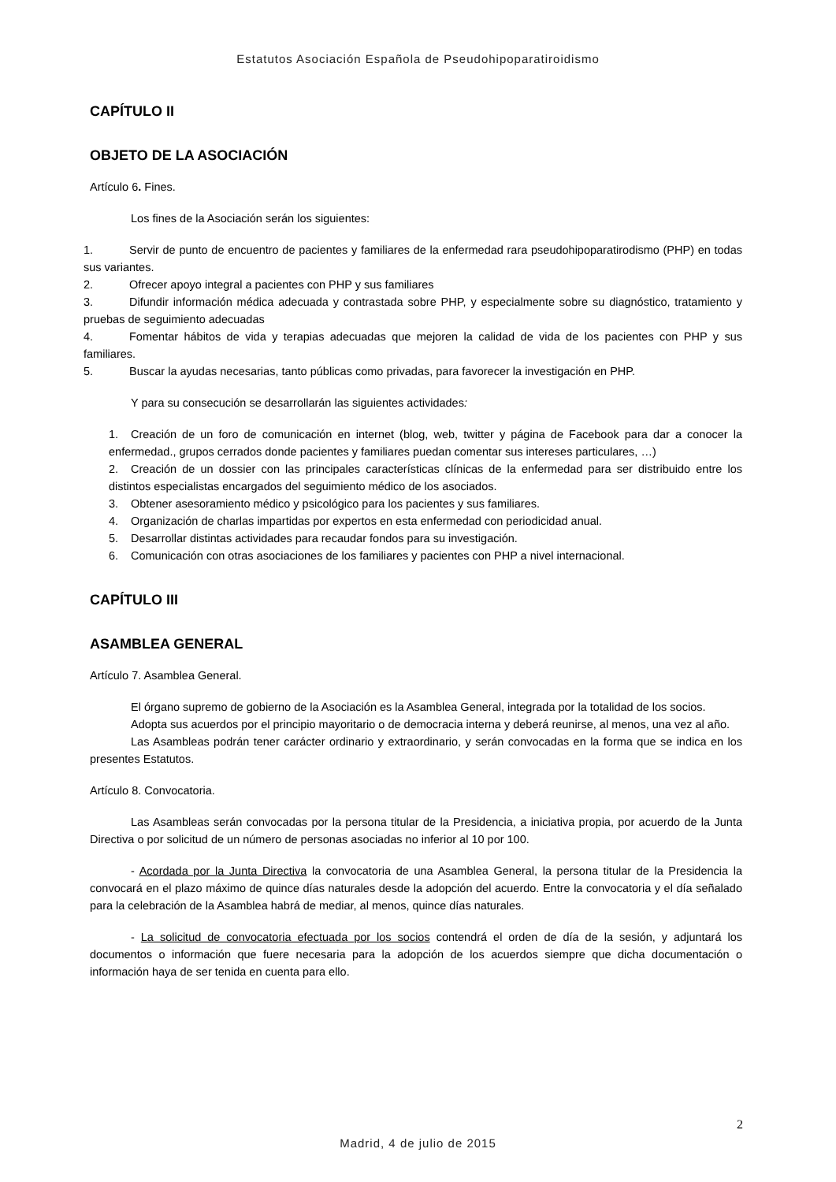Estatutos Asociación Española de Pseudohipoparatiroidismo
CAPÍTULO II
OBJETO DE LA ASOCIACIÓN
Artículo 6. Fines.
Los fines de la Asociación serán los siguientes:
1. Servir de punto de encuentro de pacientes y familiares de la enfermedad rara pseudohipoparatirodismo (PHP) en todas sus variantes.
2. Ofrecer apoyo integral a pacientes con PHP y sus familiares
3. Difundir información médica adecuada y contrastada sobre PHP, y especialmente sobre su diagnóstico, tratamiento y pruebas de seguimiento adecuadas
4. Fomentar hábitos de vida y terapias adecuadas que mejoren la calidad de vida de los pacientes con PHP y sus familiares.
5. Buscar la ayudas necesarias, tanto públicas como privadas, para favorecer la investigación en PHP.
Y para su consecución se desarrollarán las siguientes actividades:
1. Creación de un foro de comunicación en internet (blog, web, twitter y página de Facebook para dar a conocer la enfermedad., grupos cerrados donde pacientes y familiares puedan comentar sus intereses particulares, …)
2. Creación de un dossier con las principales características clínicas de la enfermedad para ser distribuido entre los distintos especialistas encargados del seguimiento médico de los asociados.
3. Obtener asesoramiento médico y psicológico para los pacientes y sus familiares.
4. Organización de charlas impartidas por expertos en esta enfermedad con periodicidad anual.
5. Desarrollar distintas actividades para recaudar fondos para su investigación.
6. Comunicación con otras asociaciones de los familiares y pacientes con PHP a nivel internacional.
CAPÍTULO III
ASAMBLEA GENERAL
Artículo 7. Asamblea General.
El órgano supremo de gobierno de la Asociación es la Asamblea General, integrada por la totalidad de los socios.
Adopta sus acuerdos por el principio mayoritario o de democracia interna y deberá reunirse, al menos, una vez al año.
Las Asambleas podrán tener carácter ordinario y extraordinario, y serán convocadas en la forma que se indica en los presentes Estatutos.
Artículo 8. Convocatoria.
Las Asambleas serán convocadas por la persona titular de la Presidencia, a iniciativa propia, por acuerdo de la Junta Directiva o por solicitud de un número de personas asociadas no inferior al 10 por 100.
- Acordada por la Junta Directiva la convocatoria de una Asamblea General, la persona titular de la Presidencia la convocará en el plazo máximo de quince días naturales desde la adopción del acuerdo. Entre la convocatoria y el día señalado para la celebración de la Asamblea habrá de mediar, al menos, quince días naturales.
- La solicitud de convocatoria efectuada por los socios contendrá el orden de día de la sesión, y adjuntará los documentos o información que fuere necesaria para la adopción de los acuerdos siempre que dicha documentación o información haya de ser tenida en cuenta para ello.
2
Madrid, 4 de julio de 2015